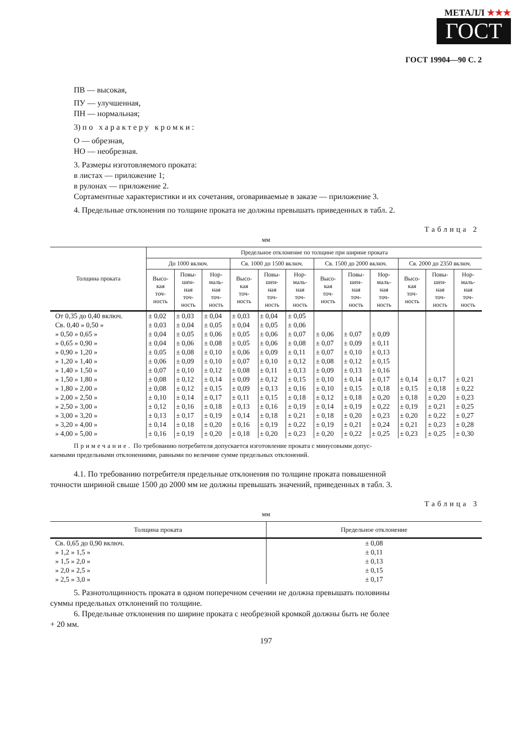МЕТАЛЛ ★★★
ГОСТ
ГОСТ 19904—90 С. 2
ПВ — высокая,
ПУ — улучшенная,
ПН — нормальная;
3) по характеру кромки:
О — обрезная,
НО — необрезная.
3. Размеры изготовляемого проката:
в листах — приложение 1;
в рулонах — приложение 2.
Сортаментные характеристики и их сочетания, оговариваемые в заказе — приложение 3.
4. Предельные отклонения по толщине проката не должны превышать приведенных в табл. 2.
Таблица 2
мм
| Толщина проката | Предельное отклонение по толщине при ширине проката | | | | | | | | | | | |
| --- | --- | --- | --- | --- | --- | --- | --- | --- | --- | --- | --- | --- |
| | До 1000 включ. | | | Св. 1000 до 1500 включ. | | | Св. 1500 до 2000 включ. | | | Св. 2000 до 2350 включ. | | |
| | Высо- кая точ- ность | Повы- шен- ная точ- ность | Нор- маль- ная точ- ность | Высо- кая точ- ность | Повы- шен- ная точ- ность | Нор- маль- ная точ- ность | Высо- кая точ- ность | Повы- шен- ная точ- ность | Нор- маль- ная точ- ность | Высо- кая точ- ность | Повы- шен- ная точ- ность | Нор- маль- ная точ- ность |
| От 0,35 до 0,40 включ. | ± 0,02 | ± 0,03 | ± 0,04 | ± 0,03 | ± 0,04 | ± 0,05 | | | | | | |
| Св. 0,40 » 0,50 » | ± 0,03 | ± 0,04 | ± 0,05 | ± 0,04 | ± 0,05 | ± 0,06 | | | | | | |
| » 0,50 » 0,65 » | ± 0,04 | ± 0,05 | ± 0,06 | ± 0,05 | ± 0,06 | ± 0,07 | ± 0,06 | ± 0,07 | ± 0,09 | | | |
| » 0,65 » 0,90 » | ± 0,04 | ± 0,06 | ± 0,08 | ± 0,05 | ± 0,06 | ± 0,08 | ± 0,07 | ± 0,09 | ± 0,11 | | | |
| » 0,90 » 1,20 » | ± 0,05 | ± 0,08 | ± 0,10 | ± 0,06 | ± 0,09 | ± 0,11 | ± 0,07 | ± 0,10 | ± 0,13 | | | |
| » 1,20 » 1,40 » | ± 0,06 | ± 0,09 | ± 0,10 | ± 0,07 | ± 0,10 | ± 0,12 | ± 0,08 | ± 0,12 | ± 0,15 | | | |
| » 1,40 » 1,50 » | ± 0,07 | ± 0,10 | ± 0,12 | ± 0,08 | ± 0,11 | ± 0,13 | ± 0,09 | ± 0,13 | ± 0,16 | | | |
| » 1,50 » 1,80 » | ± 0,08 | ± 0,12 | ± 0,14 | ± 0,09 | ± 0,12 | ± 0,15 | ± 0,10 | ± 0,14 | ± 0,17 | ± 0,14 | ± 0,17 | ± 0,21 |
| » 1,80 » 2,00 » | ± 0,08 | ± 0,12 | ± 0,15 | ± 0,09 | ± 0,13 | ± 0,16 | ± 0,10 | ± 0,15 | ± 0,18 | ± 0,15 | ± 0,18 | ± 0,22 |
| » 2,00 » 2,50 » | ± 0,10 | ± 0,14 | ± 0,17 | ± 0,11 | ± 0,15 | ± 0,18 | ± 0,12 | ± 0,18 | ± 0,20 | ± 0,18 | ± 0,20 | ± 0,23 |
| » 2,50 » 3,00 » | ± 0,12 | ± 0,16 | ± 0,18 | ± 0,13 | ± 0,16 | ± 0,19 | ± 0,14 | ± 0,19 | ± 0,22 | ± 0,19 | ± 0,21 | ± 0,25 |
| » 3,00 » 3,20 » | ± 0,13 | ± 0,17 | ± 0,19 | ± 0,14 | ± 0,18 | ± 0,21 | ± 0,18 | ± 0,20 | ± 0,23 | ± 0,20 | ± 0,22 | ± 0,27 |
| » 3,20 » 4,00 » | ± 0,14 | ± 0,18 | ± 0,20 | ± 0,16 | ± 0,19 | ± 0,22 | ± 0,19 | ± 0,21 | ± 0,24 | ± 0,21 | ± 0,23 | ± 0,28 |
| » 4,00 » 5,00 » | ± 0,16 | ± 0,19 | ± 0,20 | ± 0,18 | ± 0,20 | ± 0,23 | ± 0,20 | ± 0,22 | ± 0,25 | ± 0,23 | ± 0,25 | ± 0,30 |
Примечание. По требованию потребителя допускается изготовление проката с минусовыми допус-
каемыми предельными отклонениями, равными по величине сумме предельных отклонений.
4.1. По требованию потребителя предельные отклонения по толщине проката повышенной
точности шириной свыше 1500 до 2000 мм не должны превышать значений, приведенных в табл. 3.
Таблица 3
мм
| Толщина проката | Предельное отклонение |
| --- | --- |
| Св. 0,65 до 0,90 включ. | ± 0,08 |
| » 1,2 » 1,5 » | ± 0,11 |
| » 1,5 » 2,0 » | ± 0,13 |
| » 2,0 » 2,5 » | ± 0,15 |
| » 2,5 » 3,0 » | ± 0,17 |
5. Разнотолщинность проката в одном поперечном сечении не должна превышать половины
суммы предельных отклонений по толщине.
6. Предельные отклонения по ширине проката с необрезной кромкой должны быть не более
+ 20 мм.
197